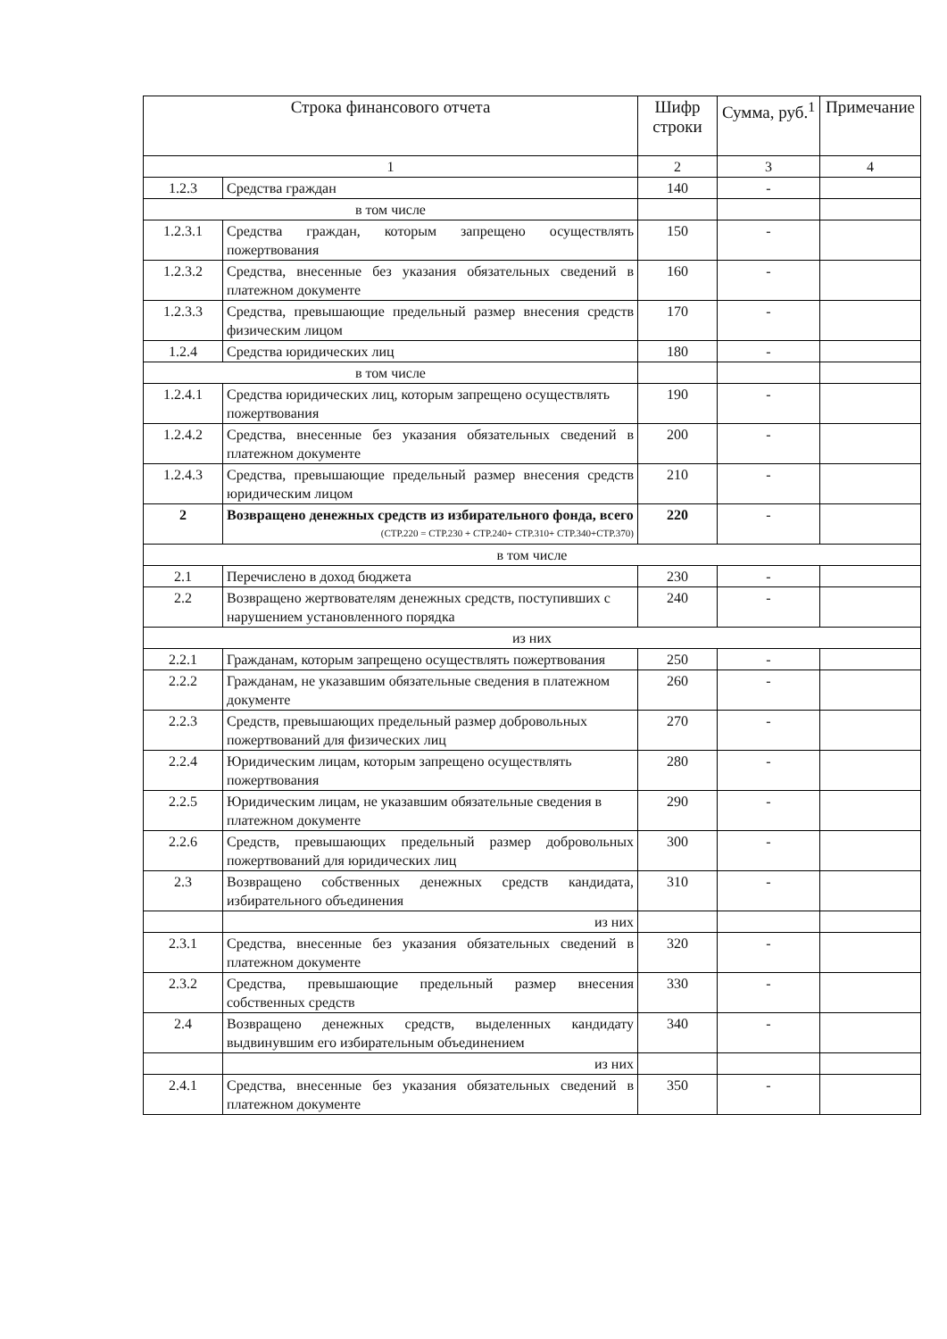| Строка финансового отчета | | Шифр строки | Сумма, руб.<sup>1</sup> | Примечание |
| --- | --- | --- | --- | --- |
| 1 | | 2 | 3 | 4 |
| 1.2.3 | Средства граждан | 140 | - | |
| в том числе | | | | |
| 1.2.3.1 | Средства граждан, которым запрещено осуществлять пожертвования | 150 | - | |
| 1.2.3.2 | Средства, внесенные без указания обязательных сведений в платежном документе | 160 | - | |
| 1.2.3.3 | Средства, превышающие предельный размер внесения средств физическим лицом | 170 | - | |
| 1.2.4 | Средства юридических лиц | 180 | - | |
| в том числе | | | | |
| 1.2.4.1 | Средства юридических лиц, которым запрещено осуществлять пожертвования | 190 | - | |
| 1.2.4.2 | Средства, внесенные без указания обязательных сведений в платежном документе | 200 | - | |
| 1.2.4.3 | Средства, превышающие предельный размер внесения средств юридическим лицом | 210 | - | |
| 2 | Возвращено денежных средств из избирательного фонда, всего (СТР.220 = СТР.230 + СТР.240+ СТР.310+ СТР.340+СТР.370) | 220 | - | |
| в том числе | | | | |
| 2.1 | Перечислено в доход бюджета | 230 | - | |
| 2.2 | Возвращено жертвователям денежных средств, поступивших с нарушением установленного порядка | 240 | - | |
| из них | | | | |
| 2.2.1 | Гражданам, которым запрещено осуществлять пожертвования | 250 | - | |
| 2.2.2 | Гражданам, не указавшим обязательные сведения в платежном документе | 260 | - | |
| 2.2.3 | Средств, превышающих предельный размер добровольных пожертвований для физических лиц | 270 | - | |
| 2.2.4 | Юридическим лицам, которым запрещено осуществлять пожертвования | 280 | - | |
| 2.2.5 | Юридическим лицам, не указавшим обязательные сведения в платежном документе | 290 | - | |
| 2.2.6 | Средств, превышающих предельный размер добровольных пожертвований для юридических лиц | 300 | - | |
| 2.3 | Возвращено собственных денежных средств кандидата, избирательного объединения | 310 | - | |
| | из них | | | |
| 2.3.1 | Средства, внесенные без указания обязательных сведений в платежном документе | 320 | - | |
| 2.3.2 | Средства, превышающие предельный размер внесения собственных средств | 330 | - | |
| 2.4 | Возвращено денежных средств, выделенных кандидату выдвинувшим его избирательным объединением | 340 | - | |
| | из них | | | |
| 2.4.1 | Средства, внесенные без указания обязательных сведений в платежном документе | 350 | - | |